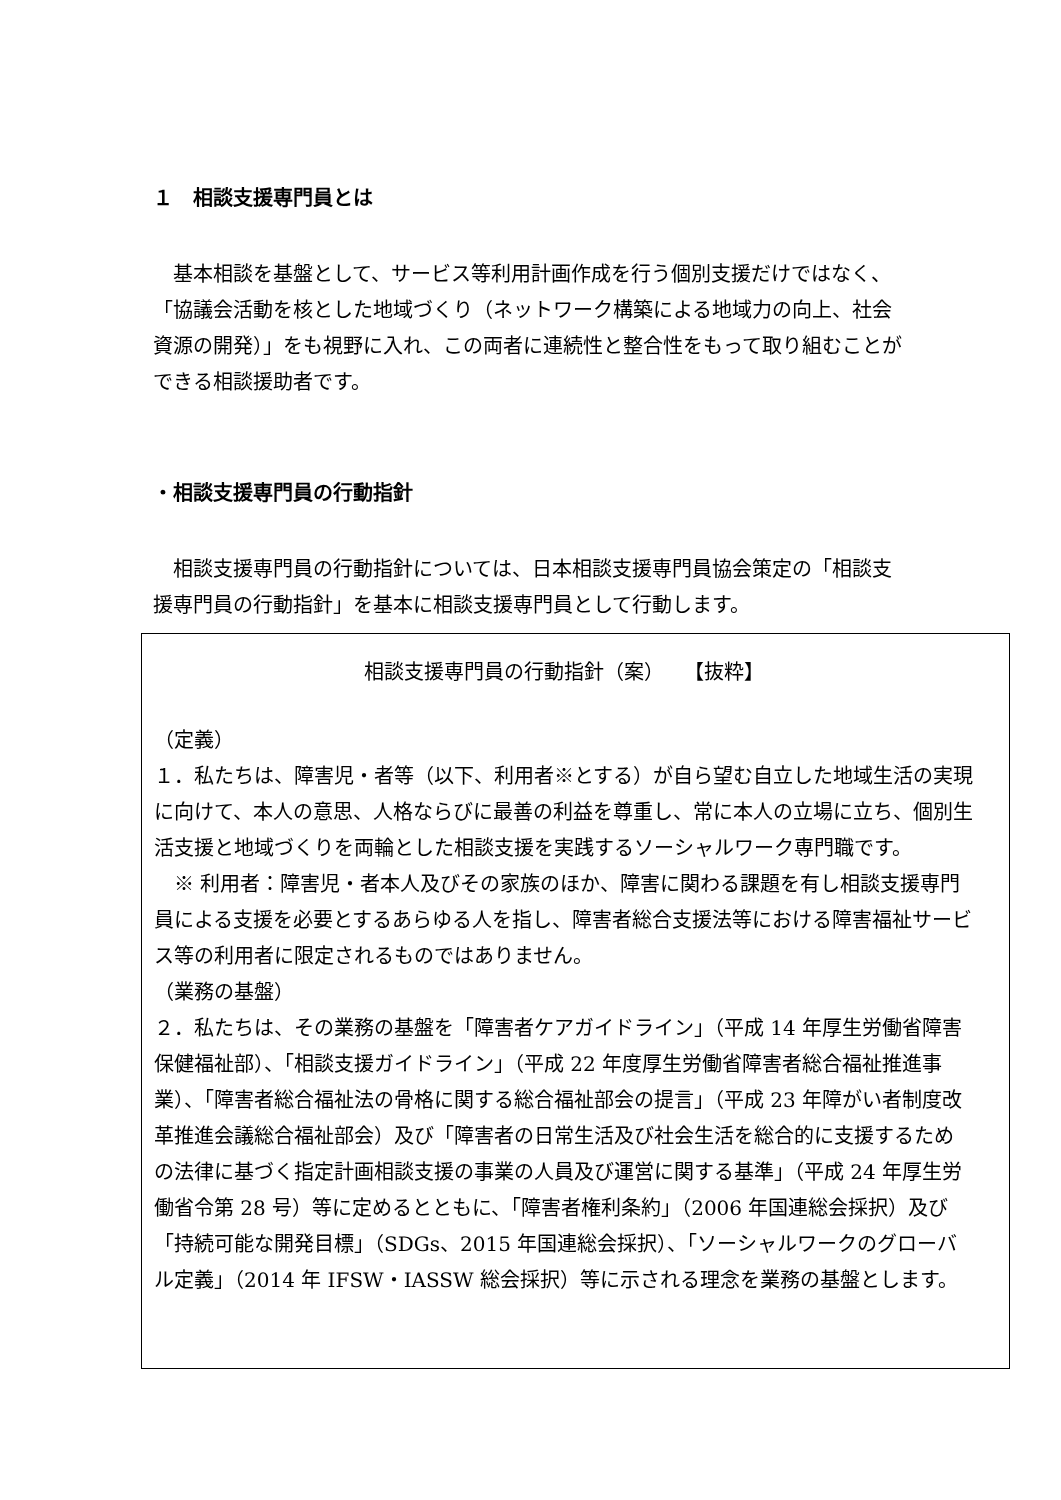１　相談支援専門員とは
　基本相談を基盤として、サービス等利用計画作成を行う個別支援だけではなく、「協議会活動を核とした地域づくり（ネットワーク構築による地域力の向上、社会資源の開発）」をも視野に入れ、この両者に連続性と整合性をもって取り組むことができる相談援助者です。
・相談支援専門員の行動指針
　相談支援専門員の行動指針については、日本相談支援専門員協会策定の「相談支援専門員の行動指針」を基本に相談支援専門員として行動します。
相談支援専門員の行動指針（案）　　【抜粋】
（定義）
１．私たちは、障害児・者等（以下、利用者※とする）が自ら望む自立した地域生活の実現に向けて、本人の意思、人格ならびに最善の利益を尊重し、常に本人の立場に立ち、個別生活支援と地域づくりを両輪とした相談支援を実践するソーシャルワーク専門職です。
　※ 利用者：障害児・者本人及びその家族のほか、障害に関わる課題を有し相談支援専門員による支援を必要とするあらゆる人を指し、障害者総合支援法等における障害福祉サービス等の利用者に限定されるものではありません。
（業務の基盤）
２．私たちは、その業務の基盤を「障害者ケアガイドライン」（平成 14 年厚生労働省障害保健福祉部）、「相談支援ガイドライン」（平成 22 年度厚生労働省障害者総合福祉推進事業）、「障害者総合福祉法の骨格に関する総合福祉部会の提言」（平成 23 年障がい者制度改革推進会議総合福祉部会）及び「障害者の日常生活及び社会生活を総合的に支援するための法律に基づく指定計画相談支援の事業の人員及び運営に関する基準」（平成 24 年厚生労働省令第 28 号）等に定めるとともに、「障害者権利条約」（2006 年国連総会採択）及び「持続可能な開発目標」（SDGs、2015 年国連総会採択）、「ソーシャルワークのグローバル定義」（2014 年 IFSW・IASSW 総会採択）等に示される理念を業務の基盤とします。